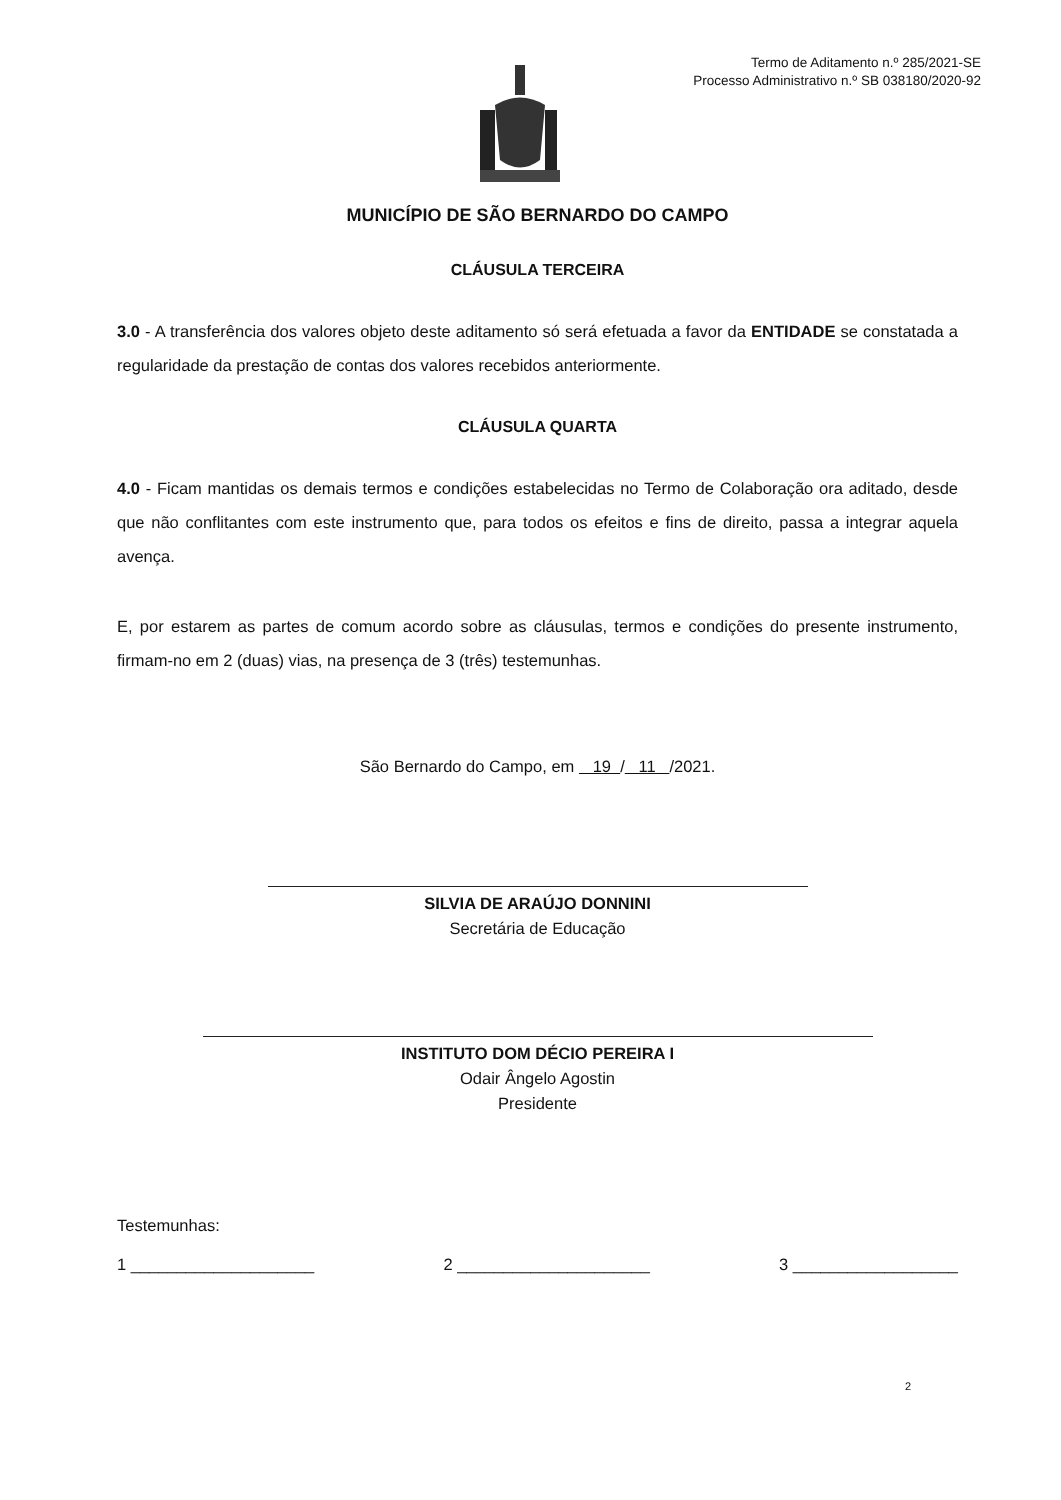Termo de Aditamento n.º 285/2021-SE
Processo Administrativo n.º SB 038180/2020-92
MUNICÍPIO DE SÃO BERNARDO DO CAMPO
CLÁUSULA TERCEIRA
3.0 - A transferência dos valores objeto deste aditamento só será efetuada a favor da ENTIDADE se constatada a regularidade da prestação de contas dos valores recebidos anteriormente.
CLÁUSULA QUARTA
4.0 - Ficam mantidas os demais termos e condições estabelecidas no Termo de Colaboração ora aditado, desde que não conflitantes com este instrumento que, para todos os efeitos e fins de direito, passa a integrar aquela avença.
E, por estarem as partes de comum acordo sobre as cláusulas, termos e condições do presente instrumento, firmam-no em 2 (duas) vias, na presença de 3 (três) testemunhas.
São Bernardo do Campo, em 19 / 11 /2021.
SILVIA DE ARAÚJO DONNINI
Secretária de Educação
INSTITUTO DOM DÉCIO PEREIRA I
Odair Ângelo Agostin
Presidente
Testemunhas:
1 ____________________ 2 _____________________ 3 __________________
2